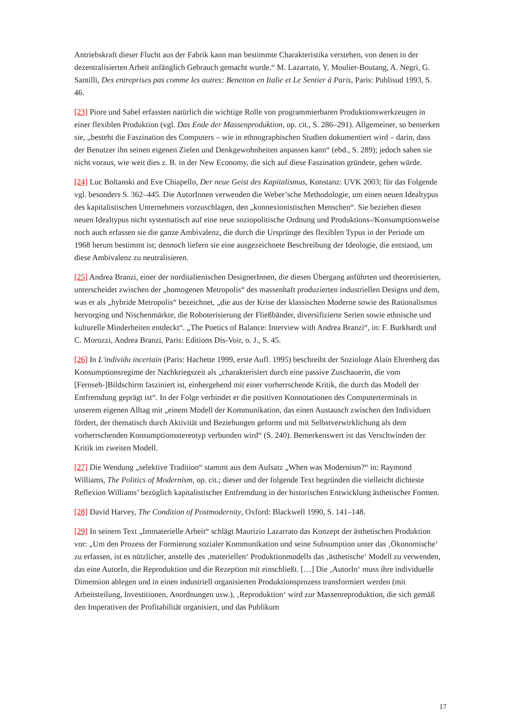Antriebskraft dieser Flucht aus der Fabrik kann man bestimmte Charakteristika verstehen, von denen in der dezentralisierten Arbeit anfänglich Gebrauch gemacht wurde.“ M. Lazarrato, Y. Moulier-Boutang, A. Negri, G. Santilli, Des entreprises pas comme les autres: Benetton en Italie et Le Sentier à Paris, Paris: Publisud 1993, S. 46.
[23] Piore und Sabel erfassten natürlich die wichtige Rolle von programmierbaren Produktionswerkzeugen in einer flexiblen Produktion (vgl. Das Ende der Massenproduktion, op. cit., S. 286–291). Allgemeiner, so bemerken sie, „besteht die Faszination des Computers – wie in ethnographischen Studien dokumentiert wird – darin, dass der Benutzer ihn seinen eigenen Zielen und Denkgewohnheiten anpassen kann“ (ebd., S. 289); jedoch sahen sie nicht voraus, wie weit dies z. B. in der New Economy, die sich auf diese Faszination gründete, gehen würde.
[24] Luc Boltanski and Eve Chiapello, Der neue Geist des Kapitalismus, Konstanz: UVK 2003; für das Folgende vgl. besonders S. 362–445. Die AutorInnen verwenden die Weber’sche Methodologie, um einen neuen Idealtypus des kapitalistischen Unternehmers vorzuschlagen, den „konnexionistischen Menschen“. Sie beziehen diesen neuen Idealtypus nicht systematisch auf eine neue soziopolitische Ordnung und Produktions-/Konsumptionsweise noch auch erfassen sie die ganze Ambivalenz, die durch die Ursprünge des flexiblen Typus in der Periode um 1968 herum bestimmt ist; dennoch liefern sie eine ausgezeichnete Beschreibung der Ideologie, die entstand, um diese Ambivalenz zu neutralisieren.
[25] Andrea Branzi, einer der norditalienischen DesignerInnen, die diesen Übergang anführten und theoretisierten, unterscheidet zwischen der „homogenen Metropolis“ des massenhaft produzierten industriellen Designs und dem, was er als „hybride Metropolis“ bezeichnet, „die aus der Krise der klassischen Moderne sowie des Rationalismus hervorging und Nischenmärkte, die Roboterisierung der Fließbänder, diversifizierte Serien sowie ethnische und kulturelle Minderheiten entdeckt“. „The Poetics of Balance: Interview with Andrea Branzi“, in: F. Burkhardt und C. Morozzi, Andrea Branzi, Paris: Editions Dis-Voir, o. J., S. 45.
[26] In L'individu incertain (Paris: Hachette 1999, erste Aufl. 1995) beschreibt der Soziologe Alain Ehrenberg das Konsumptionsregime der Nachkriegszeit als „charakterisiert durch eine passive Zuschauerin, die vom [Fernseh-]Bildschirm fasziniert ist, einhergehend mit einer vorherrschende Kritik, die durch das Modell der Entfremdung geprägt ist“. In der Folge verbindet er die positiven Konnotationen des Computerterminals in unserem eigenen Alltag mit „einem Modell der Kommunikation, das einen Austausch zwischen den Individuen fördert, der thematisch durch Aktivität und Beziehungen geformt und mit Selbstverwirklichung als dem vorherrschenden Konsumptionsstereotyp verbunden wird“ (S. 240). Bemerkenswert ist das Verschwinden der Kritik im zweiten Modell.
[27] Die Wendung „selektive Tradition“ stammt aus dem Aufsatz „When was Modernism?“ in: Raymond Williams, The Politics of Modernism, op. cit.; dieser und der folgende Text begründen die vielleicht dichteste Reflexion Williams’ bezüglich kapitalistischer Entfremdung in der historischen Entwicklung ästhetischer Formen.
[28] David Harvey, The Condition of Postmodernity, Oxford: Blackwell 1990, S. 141–148.
[29] In seinem Text „Immaterielle Arbeit“ schlägt Maurizio Lazarrato das Konzept der ästhetischen Produktion vor: „Um den Prozess der Formierung sozialer Kommunikation und seine Subsumption unter das ‚Ökonomische‘ zu erfassen, ist es nützlicher, anstelle des ‚materiellen‘ Produktionmodells das ‚ästhetische‘ Modell zu verwenden, das eine AutorIn, die Reproduktion und die Rezeption mit einschließt. […] Die ‚AutorIn‘ muss ihre individuelle Dimension ablegen und in einen industriell organisierten Produktionsprozess transformiert werden (mit Arbeitsteilung, Investitionen, Anordnungen usw.), ‚Reproduktion‘ wird zur Massenreproduktion, die sich gemäß den Imperativen der Profitabilität organisiert, und das Publikum
17